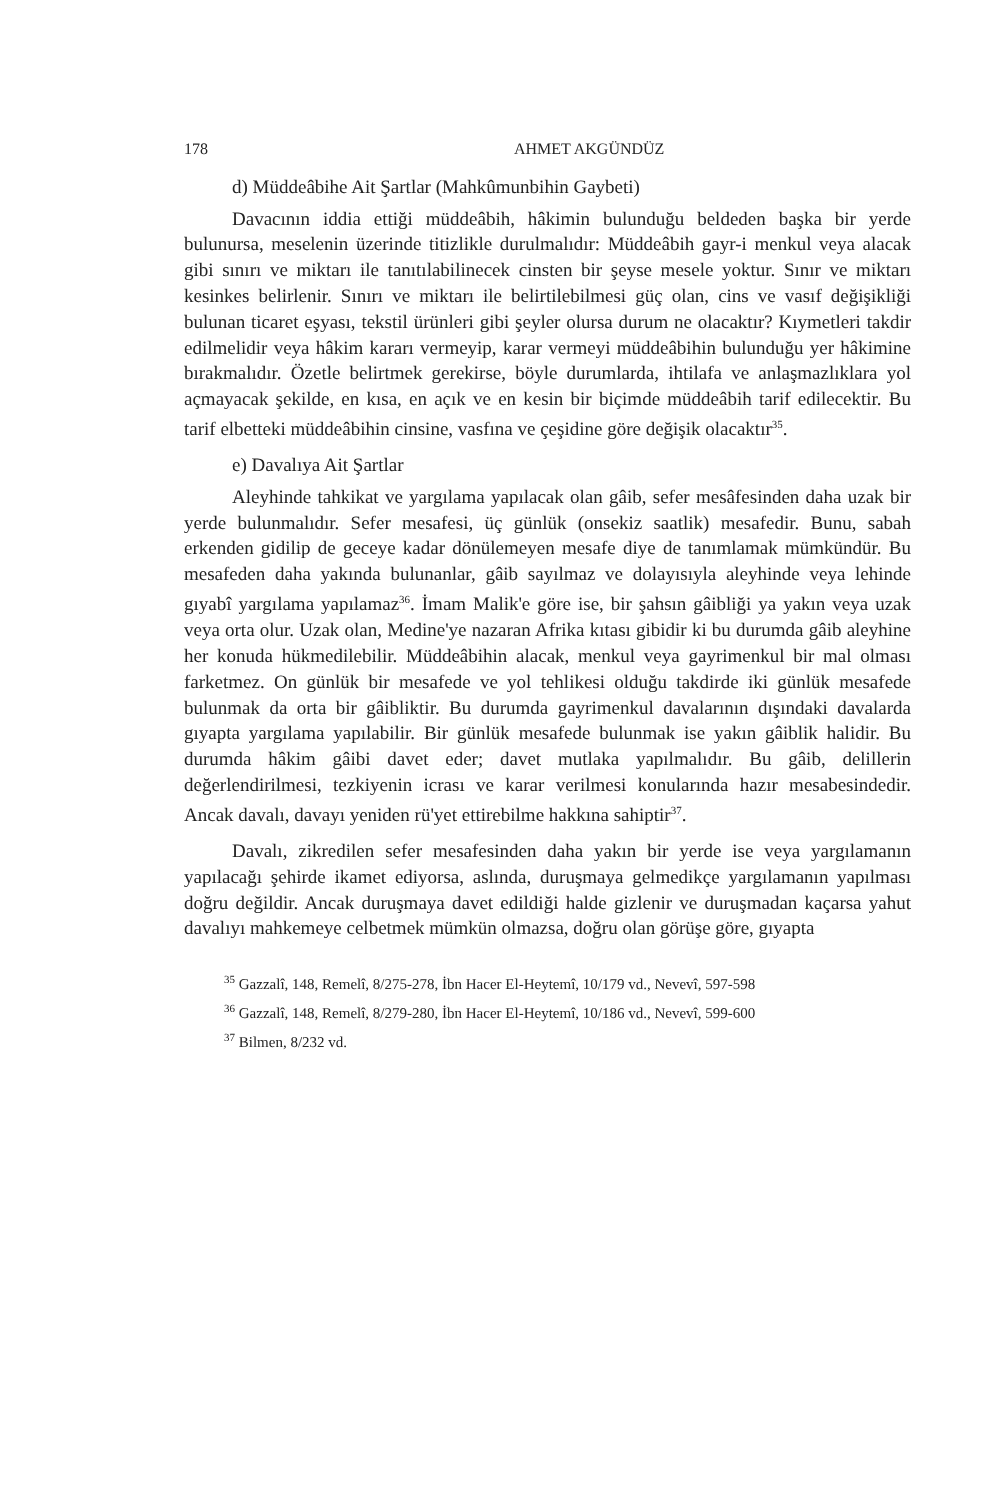178 AHMET AKGÜNDÜZ
d) Müddeâbihe Ait Şartlar (Mahkûmunbihin Gaybeti)
Davacının iddia ettiği müddeâbih, hâkimin bulunduğu beldeden başka bir yerde bulunursa, meselenin üzerinde titizlikle durulmalıdır: Müddeâbih gayr-i menkul veya alacak gibi sınırı ve miktarı ile tanıtılabilinecek cinsten bir şeyse mesele yoktur. Sınır ve miktarı kesinkes belirlenir. Sınırı ve miktarı ile belirtilebilmesi güç olan, cins ve vasıf değişikliği bulunan ticaret eşyası, tekstil ürünleri gibi şeyler olursa durum ne olacaktır? Kıymetleri takdir edilmelidir veya hâkim kararı vermeyip, karar vermeyi müddeâbihin bulunduğu yer hâkimine bırakmalıdır. Özetle belirtmek gerekirse, böyle durumlarda, ihtilafa ve anlaşmazlıklara yol açmayacak şekilde, en kısa, en açık ve en kesin bir biçimde müddeâbih tarif edilecektir. Bu tarif elbetteki müddeâbihin cinsine, vasfına ve çeşidine göre değişik olacaktır<sup>35</sup>.
e) Davalıya Ait Şartlar
Aleyhinde tahkikat ve yargılama yapılacak olan gâib, sefer mesâfesinden daha uzak bir yerde bulunmalıdır. Sefer mesafesi, üç günlük (onsekiz saatlik) mesafedir. Bunu, sabah erkenden gidilip de geceye kadar dönülemeyen mesafe diye de tanımlamak mümkündür. Bu mesafeden daha yakında bulunanlar, gâib sayılmaz ve dolayısıyla aleyhinde veya lehinde gıyabî yargılama yapılamaz<sup>36</sup>. İmam Malik'e göre ise, bir şahsın gâibliği ya yakın veya uzak veya orta olur. Uzak olan, Medine'ye nazaran Afrika kıtası gibidir ki bu durumda gâib aleyhine her konuda hükmedilebilir. Müddeâbihin alacak, menkul veya gayrimenkul bir mal olması farketmez. On günlük bir mesafede ve yol tehlikesi olduğu takdirde iki günlük mesafede bulunmak da orta bir gâibliktir. Bu durumda gayrimenkul davalarının dışındaki davalarda gıyapta yargılama yapılabilir. Bir günlük mesafede bulunmak ise yakın gâiblik halidir. Bu durumda hâkim gâibi davet eder; davet mutlaka yapılmalıdır. Bu gâib, delillerin değerlendirilmesi, tezkiyenin icrası ve karar verilmesi konularında hazır mesabesindedir. Ancak davalı, davayı yeniden rü'yet ettirebilme hakkına sahiptir<sup>37</sup>.
Davalı, zikredilen sefer mesafesinden daha yakın bir yerde ise veya yargılamanın yapılacağı şehirde ikamet ediyorsa, aslında, duruşmaya gelmedikçe yargılamanın yapılması doğru değildir. Ancak duruşmaya davet edildiği halde gizlenir ve duruşmadan kaçarsa yahut davalıyı mahkemeye celbetmek mümkün olmazsa, doğru olan görüşe göre, gıyapta
<sup>35</sup> Gazzalî, 148, Remelî, 8/275-278, İbn Hacer El-Heytemî, 10/179 vd., Nevevî, 597-598
<sup>36</sup> Gazzalî, 148, Remelî, 8/279-280, İbn Hacer El-Heytemî, 10/186 vd., Nevevî, 599-600
<sup>37</sup> Bilmen, 8/232 vd.